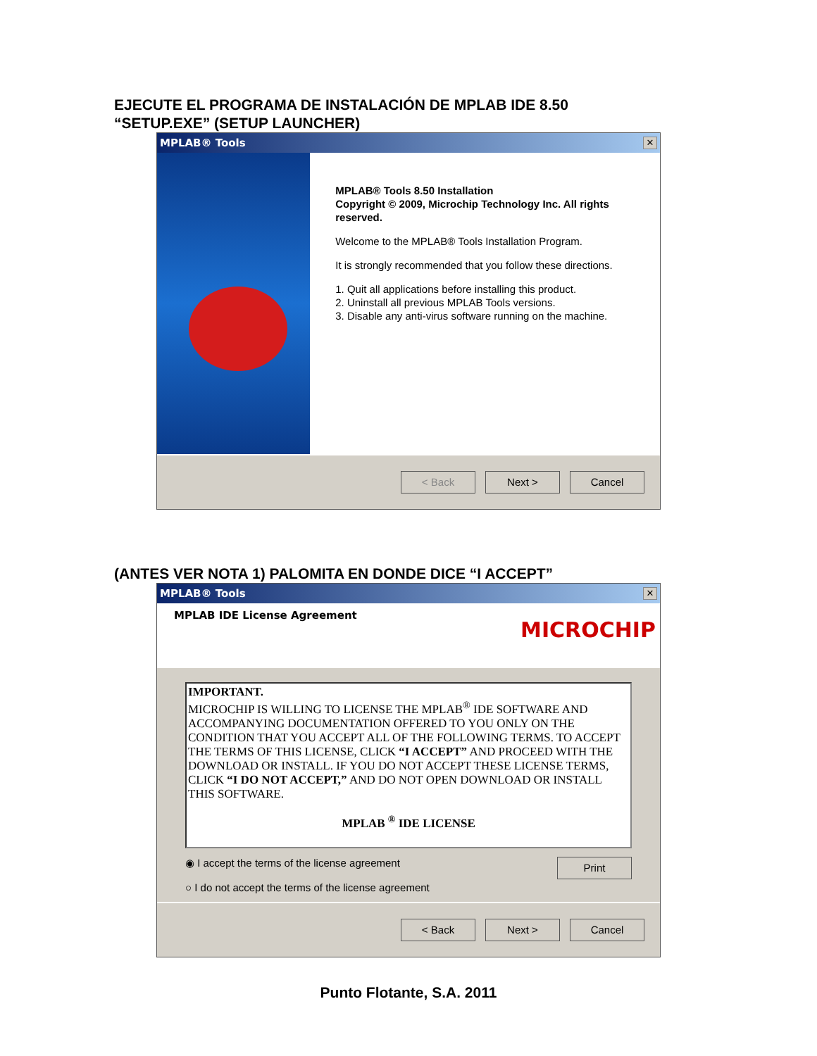EJECUTE EL PROGRAMA DE INSTALACIÓN DE MPLAB IDE 8.50
“SETUP.EXE” (SETUP LAUNCHER)
MPLAB® Tools ✕
MPLAB® Tools 8.50 Installation
Copyright © 2009, Microchip Technology Inc. All rights reserved.
Welcome to the MPLAB® Tools Installation Program.
It is strongly recommended that you follow these directions.
1. Quit all applications before installing this product.
2. Uninstall all previous MPLAB Tools versions.
3. Disable any anti-virus software running on the machine.
< Back Next > Cancel
(ANTES VER NOTA 1) PALOMITA EN DONDE DICE “I ACCEPT”
MPLAB® Tools ✕
MPLAB IDE License Agreement
MICROCHIP
IMPORTANT.
MICROCHIP IS WILLING TO LICENSE THE MPLAB<sup>®</sup> IDE SOFTWARE AND ACCOMPANYING DOCUMENTATION OFFERED TO YOU ONLY ON THE CONDITION THAT YOU ACCEPT ALL OF THE FOLLOWING TERMS. TO ACCEPT THE TERMS OF THIS LICENSE, CLICK “I ACCEPT” AND PROCEED WITH THE DOWNLOAD OR INSTALL. IF YOU DO NOT ACCEPT THESE LICENSE TERMS, CLICK “I DO NOT ACCEPT,” AND DO NOT OPEN DOWNLOAD OR INSTALL THIS SOFTWARE.
MPLAB <sup>®</sup> IDE LICENSE
◉ I accept the terms of the license agreement
○ I do not accept the terms of the license agreement
Print
< Back Next > Cancel
Punto Flotante, S.A. 2011